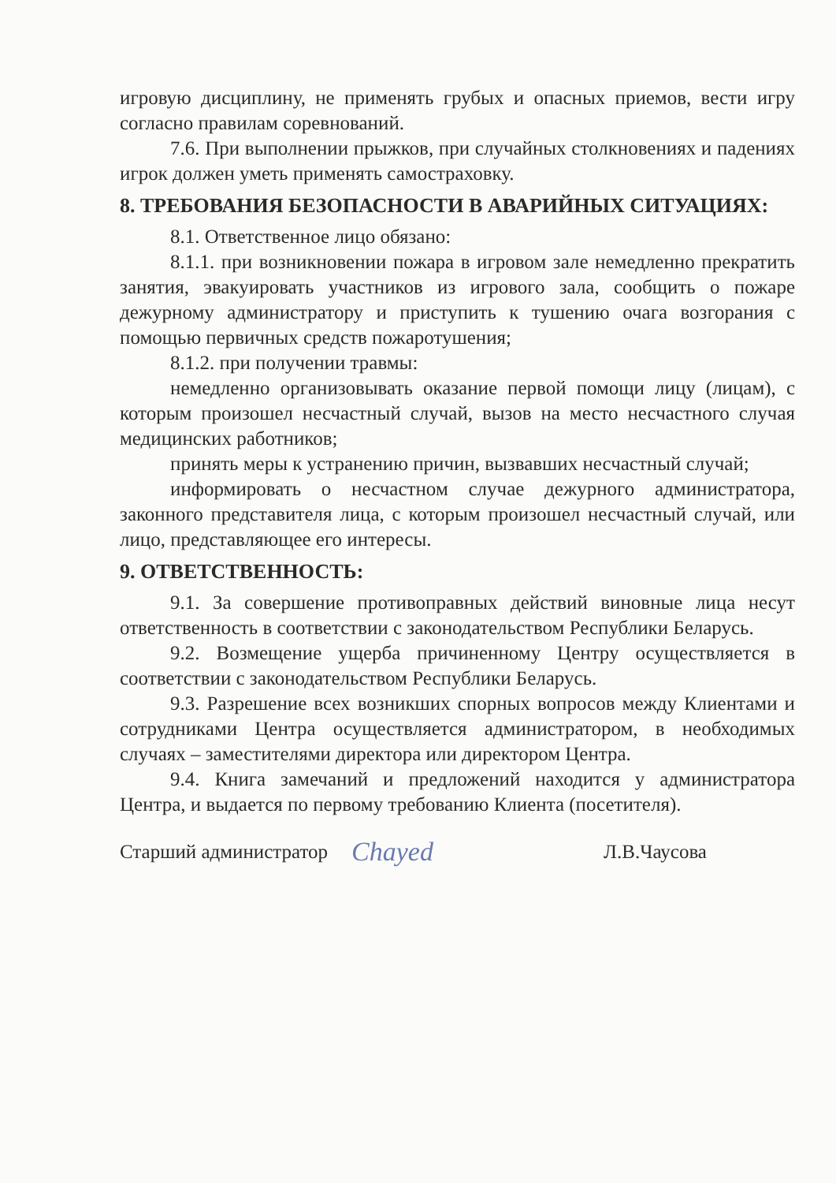игровую дисциплину, не применять грубых и опасных приемов, вести игру согласно правилам соревнований.
7.6. При выполнении прыжков, при случайных столкновениях и падениях игрок должен уметь применять самостраховку.
8. ТРЕБОВАНИЯ БЕЗОПАСНОСТИ В АВАРИЙНЫХ СИТУАЦИЯХ:
8.1. Ответственное лицо обязано:
8.1.1. при возникновении пожара в игровом зале немедленно прекратить занятия, эвакуировать участников из игрового зала, сообщить о пожаре дежурному администратору и приступить к тушению очага возгорания с помощью первичных средств пожаротушения;
8.1.2. при получении травмы:
немедленно организовывать оказание первой помощи лицу (лицам), с которым произошел несчастный случай, вызов на место несчастного случая медицинских работников;
принять меры к устранению причин, вызвавших несчастный случай;
информировать о несчастном случае дежурного администратора, законного представителя лица, с которым произошел несчастный случай, или лицо, представляющее его интересы.
9. ОТВЕТСТВЕННОСТЬ:
9.1. За совершение противоправных действий виновные лица несут ответственность в соответствии с законодательством Республики Беларусь.
9.2. Возмещение ущерба причиненному Центру осуществляется в соответствии с законодательством Республики Беларусь.
9.3. Разрешение всех возникших спорных вопросов между Клиентами и сотрудниками Центра осуществляется администратором, в необходимых случаях – заместителями директора или директором Центра.
9.4. Книга замечаний и предложений находится у администратора Центра, и выдается по первому требованию Клиента (посетителя).
Старший администратор Chayed Л.В.Чаусова